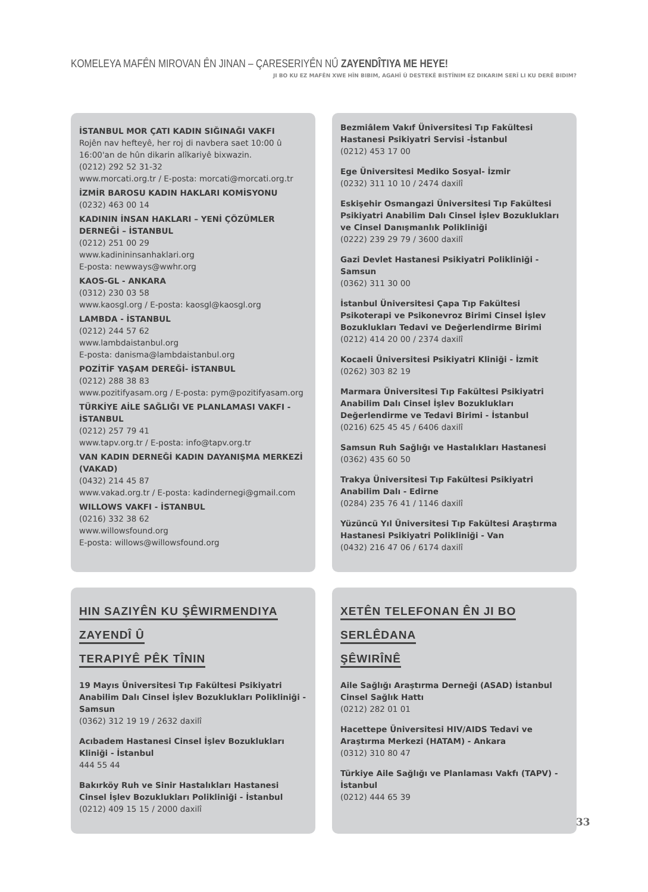KOMELEYA MAFÊN MIROVAN ÊN JINAN – ÇARESERIYÊN NÛ ZAYENDÎTIYA ME HEYE!
JI BO KU EZ MAFÊN XWE HÎN BIBIM, AGAHÎ Û DESTEKÊ BISTÎNIM EZ DIKARIM SERÎ LI KU DERÊ BIDIM?
İSTANBUL MOR ÇATI KADIN SIĞINAĞI VAKFI
Rojên nav hefteyê, her roj di navbera saet 10:00 û 16:00'an de hûn dikarin alîkariyê bixwazin.
(0212) 292 52 31-32
www.morcati.org.tr / E-posta: morcati@morcati.org.tr
İZMİR BAROSU KADIN HAKLARI KOMİSYONU
(0232) 463 00 14
KADININ İNSAN HAKLARI – YENİ ÇÖZÜMLER DERNEĞİ – İSTANBUL
(0212) 251 00 29
www.kadinininsanhaklari.org
E-posta: newways@wwhr.org
KAOS-GL - ANKARA
(0312) 230 03 58
www.kaosgl.org / E-posta: kaosgl@kaosgl.org
LAMBDA - İSTANBUL
(0212) 244 57 62
www.lambdaistanbul.org
E-posta: danisma@lambdaistanbul.org
POZİTİF YAŞAM DEREĞİ- İSTANBUL
(0212) 288 38 83
www.pozitifyasam.org / E-posta: pym@pozitifyasam.org
TÜRKİYE AİLE SAĞLIĞI VE PLANLAMASI VAKFI - İSTANBUL
(0212) 257 79 41
www.tapv.org.tr / E-posta: info@tapv.org.tr
VAN KADIN DERNEĞİ KADIN DAYANIŞMA MERKEZİ (VAKAD)
(0432) 214 45 87
www.vakad.org.tr / E-posta: kadindernegi@gmail.com
WILLOWS VAKFI - İSTANBUL
(0216) 332 38 62
www.willowsfound.org
E-posta: willows@willowsfound.org
Bezmiâlem Vakıf Üniversitesi Tıp Fakültesi Hastanesi Psikiyatri Servisi -İstanbul
(0212) 453 17 00
Ege Üniversitesi Mediko Sosyal- İzmir
(0232) 311 10 10 / 2474 daxilî
Eskişehir Osmangazi Üniversitesi Tıp Fakültesi Psikiyatri Anabilim Dalı Cinsel İşlev Bozuklukları ve Cinsel Danışmanlık Polikliniği
(0222) 239 29 79 / 3600 daxilî
Gazi Devlet Hastanesi Psikiyatri Polikliniği - Samsun
(0362) 311 30 00
İstanbul Üniversitesi Çapa Tıp Fakültesi Psikoterapi ve Psikonevroz Birimi Cinsel İşlev Bozuklukları Tedavi ve Değerlendirme Birimi
(0212) 414 20 00 / 2374 daxilî
Kocaeli Üniversitesi Psikiyatri Kliniği - İzmit
(0262) 303 82 19
Marmara Üniversitesi Tıp Fakültesi Psikiyatri Anabilim Dalı Cinsel İşlev Bozuklukları Değerlendirme ve Tedavi Birimi - İstanbul
(0216) 625 45 45 / 6406 daxilî
Samsun Ruh Sağlığı ve Hastalıkları Hastanesi
(0362) 435 60 50
Trakya Üniversitesi Tıp Fakültesi Psikiyatri Anabilim Dalı - Edirne
(0284) 235 76 41 / 1146 daxilî
Yüzüncü Yıl Üniversitesi Tıp Fakültesi Araştırma Hastanesi Psikiyatri Polikliniği - Van
(0432) 216 47 06 / 6174 daxilî
HIN SAZIYÊN KU ŞÊWIRMENDIYA ZAYENDÎ Û
TERAPIYÊ PÊK TÎNIN
19 Mayıs Üniversitesi Tıp Fakültesi Psikiyatri Anabilim Dalı Cinsel İşlev Bozuklukları Polikliniği - Samsun
(0362) 312 19 19 / 2632 daxilî
Acıbadem Hastanesi Cinsel İşlev Bozuklukları Kliniği - İstanbul
444 55 44
Bakırköy Ruh ve Sinir Hastalıkları Hastanesi Cinsel İşlev Bozuklukları Polikliniği - İstanbul
(0212) 409 15 15 / 2000 daxilî
XETÊN TELEFONAN ÊN JI BO SERLÊDANA
ŞÊWIRÎNÊ
Aile Sağlığı Araştırma Derneği (ASAD) İstanbul Cinsel Sağlık Hattı
(0212) 282 01 01
Hacettepe Üniversitesi HIV/AIDS Tedavi ve Araştırma Merkezi (HATAM) - Ankara
(0312) 310 80 47
Türkiye Aile Sağlığı ve Planlaması Vakfı (TAPV) - İstanbul
(0212) 444 65 39
33